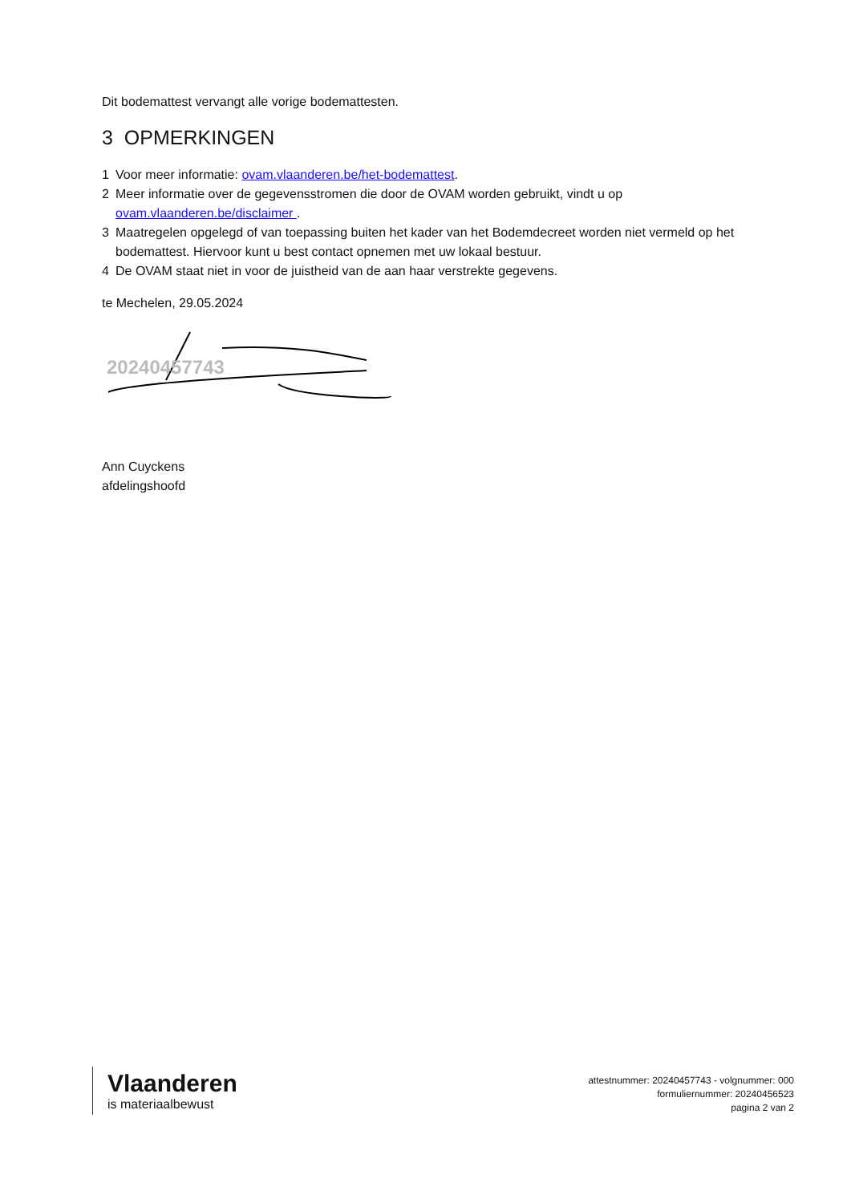Dit bodemattest vervangt alle vorige bodemattesten.
3 OPMERKINGEN
1 Voor meer informatie: ovam.vlaanderen.be/het-bodemattest.
2 Meer informatie over de gegevensstromen die door de OVAM worden gebruikt, vindt u op ovam.vlaanderen.be/disclaimer .
3 Maatregelen opgelegd of van toepassing buiten het kader van het Bodemdecreet worden niet vermeld op het bodemattest. Hiervoor kunt u best contact opnemen met uw lokaal bestuur.
4 De OVAM staat niet in voor de juistheid van de aan haar verstrekte gegevens.
te Mechelen, 29.05.2024
20240457743
Ann Cuyckens
afdelingshoofd
Vlaanderen
is materiaalbewust
attestnummer: 20240457743 - volgnummer: 000
formuliernummer: 20240456523
pagina 2 van 2